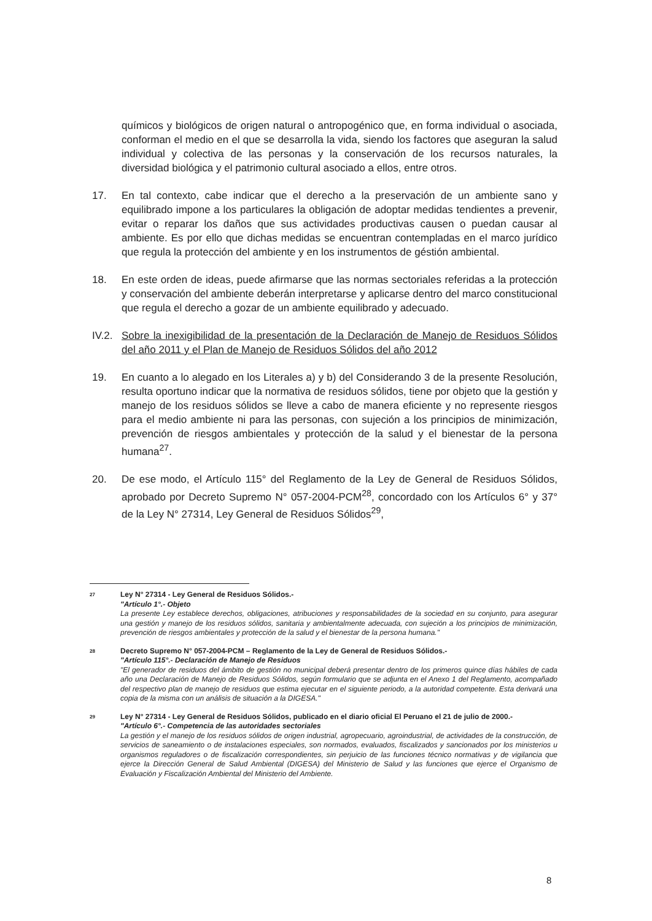químicos y biológicos de origen natural o antropogénico que, en forma individual o asociada, conforman el medio en el que se desarrolla la vida, siendo los factores que aseguran la salud individual y colectiva de las personas y la conservación de los recursos naturales, la diversidad biológica y el patrimonio cultural asociado a ellos, entre otros.
17. En tal contexto, cabe indicar que el derecho a la preservación de un ambiente sano y equilibrado impone a los particulares la obligación de adoptar medidas tendientes a prevenir, evitar o reparar los daños que sus actividades productivas causen o puedan causar al ambiente. Es por ello que dichas medidas se encuentran contempladas en el marco jurídico que regula la protección del ambiente y en los instrumentos de géstión ambiental.
18. En este orden de ideas, puede afirmarse que las normas sectoriales referidas a la protección y conservación del ambiente deberán interpretarse y aplicarse dentro del marco constitucional que regula el derecho a gozar de un ambiente equilibrado y adecuado.
IV.2.
Sobre la inexigibilidad de la presentación de la Declaración de Manejo de Residuos Sólidos del año 2011 y el Plan de Manejo de Residuos Sólidos del año 2012
19. En cuanto a lo alegado en los Literales a) y b) del Considerando 3 de la presente Resolución, resulta oportuno indicar que la normativa de residuos sólidos, tiene por objeto que la gestión y manejo de los residuos sólidos se lleve a cabo de manera eficiente y no represente riesgos para el medio ambiente ni para las personas, con sujeción a los principios de minimización, prevención de riesgos ambientales y protección de la salud y el bienestar de la persona humana<sup>27</sup>.
20. De ese modo, el Artículo 115° del Reglamento de la Ley de General de Residuos Sólidos, aprobado por Decreto Supremo N° 057-2004-PCM<sup>28</sup>, concordado con los Artículos 6° y 37° de la Ley N° 27314, Ley General de Residuos Sólidos<sup>29</sup>,
27
Ley N° 27314 - Ley General de Residuos Sólidos.-
"Artículo 1°.- Objeto
La presente Ley establece derechos, obligaciones, atribuciones y responsabilidades de la sociedad en su conjunto, para asegurar una gestión y manejo de los residuos sólidos, sanitaria y ambientalmente adecuada, con sujeción a los principios de minimización, prevención de riesgos ambientales y protección de la salud y el bienestar de la persona humana."
28
Decreto Supremo N° 057-2004-PCM – Reglamento de la Ley de General de Residuos Sólidos.-
"Artículo 115°.- Declaración de Manejo de Residuos
"El generador de residuos del ámbito de gestión no municipal deberá presentar dentro de los primeros quince días hábiles de cada año una Declaración de Manejo de Residuos Sólidos, según formulario que se adjunta en el Anexo 1 del Reglamento, acompañado del respectivo plan de manejo de residuos que estima ejecutar en el siguiente periodo, a la autoridad competente. Esta derivará una copia de la misma con un análisis de situación a la DIGESA."
29
Ley N° 27314 - Ley General de Residuos Sólidos, publicado en el diario oficial El Peruano el 21 de julio de 2000.-
"Artículo 6°.- Competencia de las autoridades sectoriales
La gestión y el manejo de los residuos sólidos de origen industrial, agropecuario, agroindustrial, de actividades de la construcción, de servicios de saneamiento o de instalaciones especiales, son normados, evaluados, fiscalizados y sancionados por los ministerios u organismos reguladores o de fiscalización correspondientes, sin perjuicio de las funciones técnico normativas y de vigilancia que ejerce la Dirección General de Salud Ambiental (DIGESA) del Ministerio de Salud y las funciones que ejerce el Organismo de Evaluación y Fiscalización Ambiental del Ministerio del Ambiente.
8